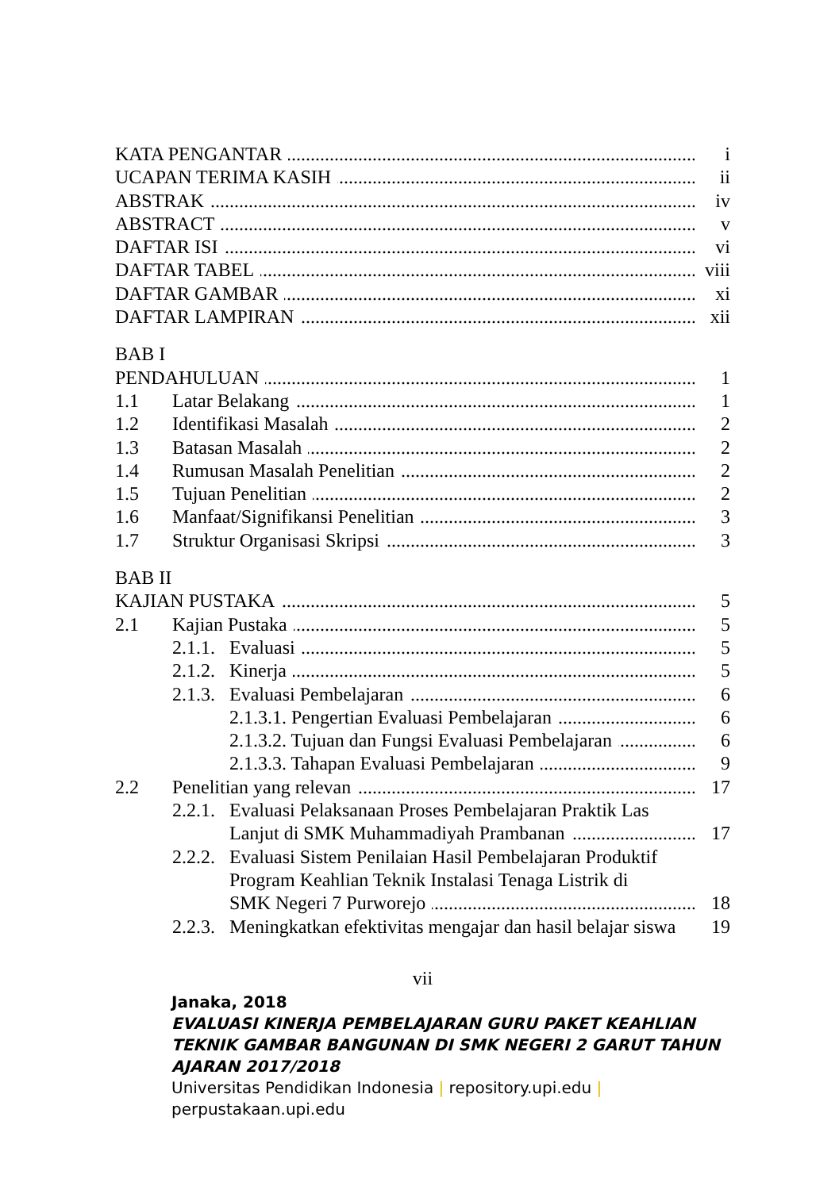KATA PENGANTAR i
UCAPAN TERIMA KASIH ii
ABSTRAK iv
ABSTRACT v
DAFTAR ISI vi
DAFTAR TABEL viii
DAFTAR GAMBAR xi
DAFTAR LAMPIRAN xii
BAB I
PENDAHULUAN 1
1.1 Latar Belakang 1
1.2 Identifikasi Masalah 2
1.3 Batasan Masalah 2
1.4 Rumusan Masalah Penelitian 2
1.5 Tujuan Penelitian 2
1.6 Manfaat/Signifikansi Penelitian
3
1.7 Struktur Organisasi Skripsi 3
BAB II
KAJIAN PUSTAKA 5
2.1 Kajian Pustaka 5
2.1.1.
Evaluasi 5
2.1.2.
Kinerja 5
2.1.3.
Evaluasi Pembelajaran 6
2.1.3.1. Pengertian Evaluasi Pembelajaran
6
2.1.3.2. Tujuan dan Fungsi Evaluasi Pembelajaran
6
2.1.3.3. Tahapan Evaluasi Pembelajaran
9
2.2 Penelitian yang relevan 17
2.2.1.
Evaluasi Pelaksanaan Proses Pembelajaran Praktik Las
Lanjut di SMK Muhammadiyah Prambanan
17
2.2.2.
Evaluasi Sistem Penilaian Hasil Pembelajaran Produktif
Program Keahlian Teknik Instalasi Tenaga Listrik di
SMK Negeri 7 Purworejo 18
2.2.3.
Meningkatkan efektivitas mengajar dan hasil belajar siswa
19
vii
Janaka, 2018
EVALUASI KINERJA PEMBELAJARAN GURU PAKET KEAHLIAN
TEKNIK GAMBAR BANGUNAN DI SMK NEGERI 2 GARUT TAHUN
AJARAN 2017/2018
Universitas Pendidikan Indonesia | repository.upi.edu |
perpustakaan.upi.edu